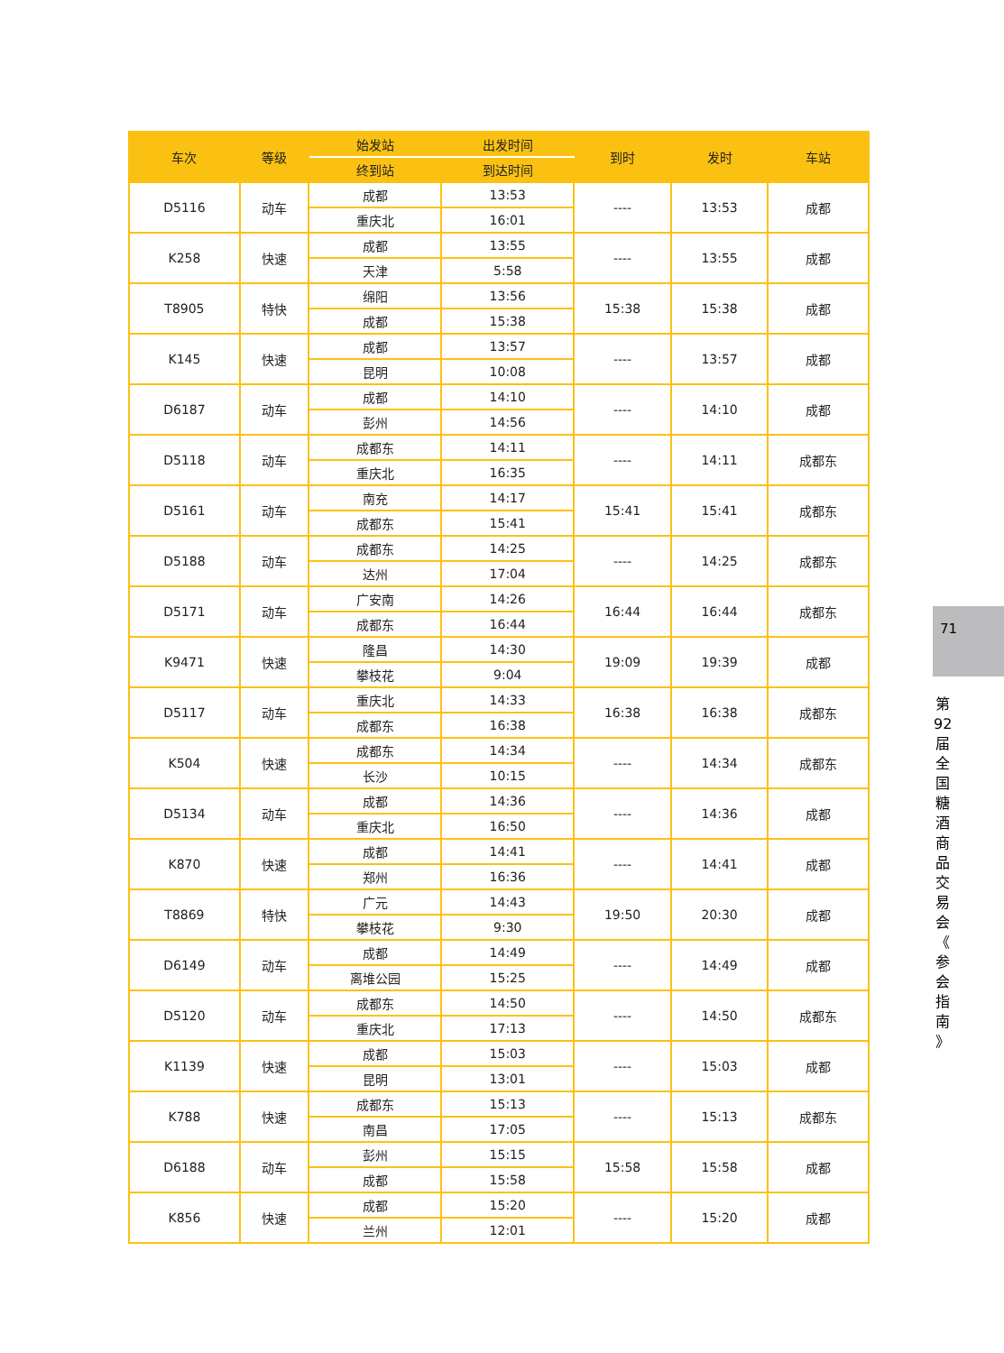| 车次 | 等级 | 始发站 | 出发时间 | 到时 | 发时 | 车站 |
| --- | --- | --- | --- | --- | --- | --- |
| | | 终到站 | 到达时间 | | | |
| D5116 | 动车 | 成都 | 13:53 | ---- | 13:53 | 成都 |
| | | 重庆北 | 16:01 | | | |
| K258 | 快速 | 成都 | 13:55 | ---- | 13:55 | 成都 |
| | | 天津 | 5:58 | | | |
| T8905 | 特快 | 绵阳 | 13:56 | 15:38 | 15:38 | 成都 |
| | | 成都 | 15:38 | | | |
| K145 | 快速 | 成都 | 13:57 | ---- | 13:57 | 成都 |
| | | 昆明 | 10:08 | | | |
| D6187 | 动车 | 成都 | 14:10 | ---- | 14:10 | 成都 |
| | | 彭州 | 14:56 | | | |
| D5118 | 动车 | 成都东 | 14:11 | ---- | 14:11 | 成都东 |
| | | 重庆北 | 16:35 | | | |
| D5161 | 动车 | 南充 | 14:17 | 15:41 | 15:41 | 成都东 |
| | | 成都东 | 15:41 | | | |
| D5188 | 动车 | 成都东 | 14:25 | ---- | 14:25 | 成都东 |
| | | 达州 | 17:04 | | | |
| D5171 | 动车 | 广安南 | 14:26 | 16:44 | 16:44 | 成都东 |
| | | 成都东 | 16:44 | | | |
| K9471 | 快速 | 隆昌 | 14:30 | 19:09 | 19:39 | 成都 |
| | | 攀枝花 | 9:04 | | | |
| D5117 | 动车 | 重庆北 | 14:33 | 16:38 | 16:38 | 成都东 |
| | | 成都东 | 16:38 | | | |
| K504 | 快速 | 成都东 | 14:34 | ---- | 14:34 | 成都东 |
| | | 长沙 | 10:15 | | | |
| D5134 | 动车 | 成都 | 14:36 | ---- | 14:36 | 成都 |
| | | 重庆北 | 16:50 | | | |
| K870 | 快速 | 成都 | 14:41 | ---- | 14:41 | 成都 |
| | | 郑州 | 16:36 | | | |
| T8869 | 特快 | 广元 | 14:43 | 19:50 | 20:30 | 成都 |
| | | 攀枝花 | 9:30 | | | |
| D6149 | 动车 | 成都 | 14:49 | ---- | 14:49 | 成都 |
| | | 离堆公园 | 15:25 | | | |
| D5120 | 动车 | 成都东 | 14:50 | ---- | 14:50 | 成都东 |
| | | 重庆北 | 17:13 | | | |
| K1139 | 快速 | 成都 | 15:03 | ---- | 15:03 | 成都 |
| | | 昆明 | 13:01 | | | |
| K788 | 快速 | 成都东 | 15:13 | ---- | 15:13 | 成都东 |
| | | 南昌 | 17:05 | | | |
| D6188 | 动车 | 彭州 | 15:15 | 15:58 | 15:58 | 成都 |
| | | 成都 | 15:58 | | | |
| K856 | 快速 | 成都 | 15:20 | ---- | 15:20 | 成都 |
| | | 兰州 | 12:01 | | | |
71
第 92 届 全 国 糖 酒 商 品 交 易 会 《 参 会 指 南 》